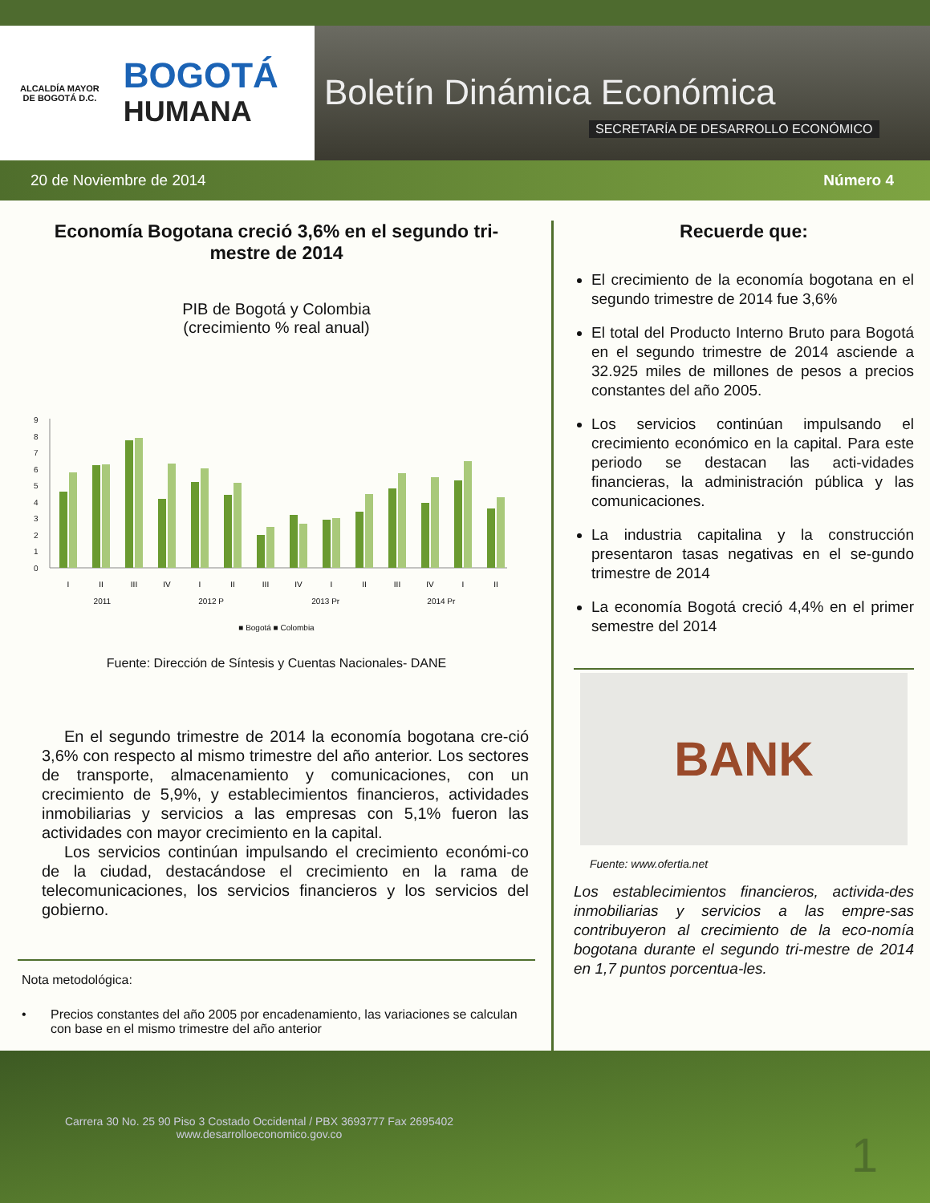ALCALDÍA MAYOR
DE BOGOTÁ D.C.
BOGOTÁ
HUMANA
Boletín Dinámica Económica
SECRETARÍA DE DESARROLLO ECONÓMICO
20 de Noviembre de 2014 Número 4
Economía Bogotana creció 3,6% en el segundo tri-
mestre de 2014
PIB de Bogotá y Colombia
(crecimiento % real anual)
0
1
2
3
4
5
6
7
8
9
I
II
III
IV
I
II
III
IV
I
II
III
IV
I
II
2011 2012 P 2013 Pr 2014 Pr
■ Bogotá ■ Colombia
Fuente: Dirección de Síntesis y Cuentas Nacionales- DANE
En el segundo trimestre de 2014 la economía bogotana cre-ció 3,6% con respecto al mismo trimestre del año anterior. Los sectores de transporte, almacenamiento y comunicaciones, con un crecimiento de 5,9%, y establecimientos financieros, actividades inmobiliarias y servicios a las empresas con 5,1% fueron las actividades con mayor crecimiento en la capital.
Los servicios continúan impulsando el crecimiento económi-co de la ciudad, destacándose el crecimiento en la rama de telecomunicaciones, los servicios financieros y los servicios del gobierno.
Nota metodológica:
• Precios constantes del año 2005 por encadenamiento, las variaciones se calculan con base en el mismo trimestre del año anterior
Recuerde que:
El crecimiento de la economía bogotana en el segundo trimestre de 2014 fue 3,6%
El total del Producto Interno Bruto para Bogotá en el segundo trimestre de 2014 asciende a 32.925 miles de millones de pesos a precios constantes del año 2005.
Los servicios continúan impulsando el crecimiento económico en la capital. Para este periodo se destacan las acti-vidades financieras, la administración pública y las comunicaciones.
La industria capitalina y la construcción presentaron tasas negativas en el se-gundo trimestre de 2014
La economía Bogotá creció 4,4% en el primer semestre del 2014
BANK
Fuente: www.ofertia.net
Los establecimientos financieros, activida-des inmobiliarias y servicios a las empre-sas contribuyeron al crecimiento de la eco-nomía bogotana durante el segundo tri-mestre de 2014 en 1,7 puntos porcentua-les.
Carrera 30 No. 25 90 Piso 3 Costado Occidental / PBX 3693777 Fax 2695402
www.desarrolloeconomico.gov.co
1